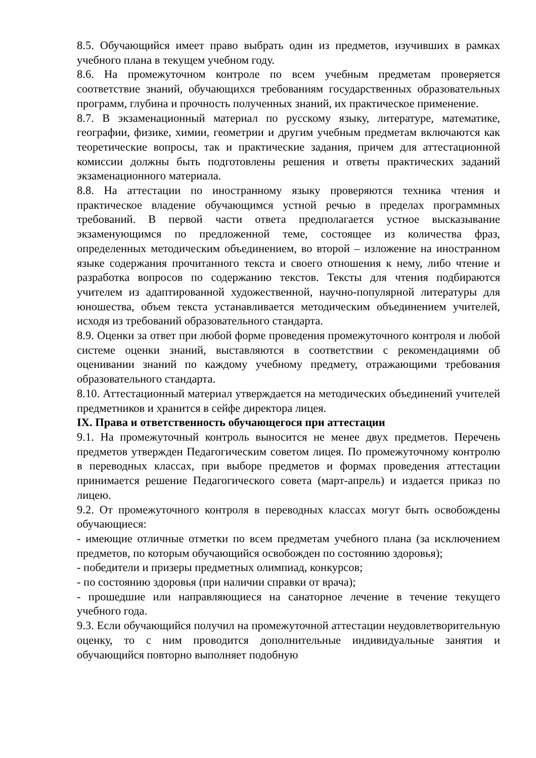8.5. Обучающийся имеет право выбрать один из предметов, изучивших в рамках учебного плана в текущем учебном году.
8.6. На промежуточном контроле по всем учебным предметам проверяется соответствие знаний, обучающихся требованиям государственных образовательных программ, глубина и прочность полученных знаний, их практическое применение.
8.7. В экзаменационный материал по русскому языку, литературе, математике, географии, физике, химии, геометрии и другим учебным предметам включаются как теоретические вопросы, так и практические задания, причем для аттестационной комиссии должны быть подготовлены решения и ответы практических заданий экзаменационного материала.
8.8. На аттестации по иностранному языку проверяются техника чтения и практическое владение обучающимся устной речью в пределах программных требований. В первой части ответа предполагается устное высказывание экзаменующимся по предложенной теме, состоящее из количества фраз, определенных методическим объединением, во второй – изложение на иностранном языке содержания прочитанного текста и своего отношения к нему, либо чтение и разработка вопросов по содержанию текстов. Тексты для чтения подбираются учителем из адаптированной художественной, научно-популярной литературы для юношества, объем текста устанавливается методическим объединением учителей, исходя из требований образовательного стандарта.
8.9. Оценки за ответ при любой форме проведения промежуточного контроля и любой системе оценки знаний, выставляются в соответствии с рекомендациями об оценивании знаний по каждому учебному предмету, отражающими требования образовательного стандарта.
8.10. Аттестационный материал утверждается на методических объединений учителей предметников и хранится в сейфе директора лицея.
IX. Права и ответственность обучающегося при аттестации
9.1. На промежуточный контроль выносится не менее двух предметов. Перечень предметов утвержден Педагогическим советом лицея. По промежуточному контролю в переводных классах, при выборе предметов и формах проведения аттестации принимается решение Педагогического совета (март-апрель) и издается приказ по лицею.
9.2. От промежуточного контроля в переводных классах могут быть освобождены обучающиеся:
- имеющие отличные отметки по всем предметам учебного плана (за исключением предметов, по которым обучающийся освобожден по состоянию здоровья);
- победители и призеры предметных олимпиад, конкурсов;
- по состоянию здоровья (при наличии справки от врача);
- прошедшие или направляющиеся на санаторное лечение в течение текущего учебного года.
9.3. Если обучающийся получил на промежуточной аттестации неудовлетворительную оценку, то с ним проводится дополнительные индивидуальные занятия и обучающийся повторно выполняет подобную